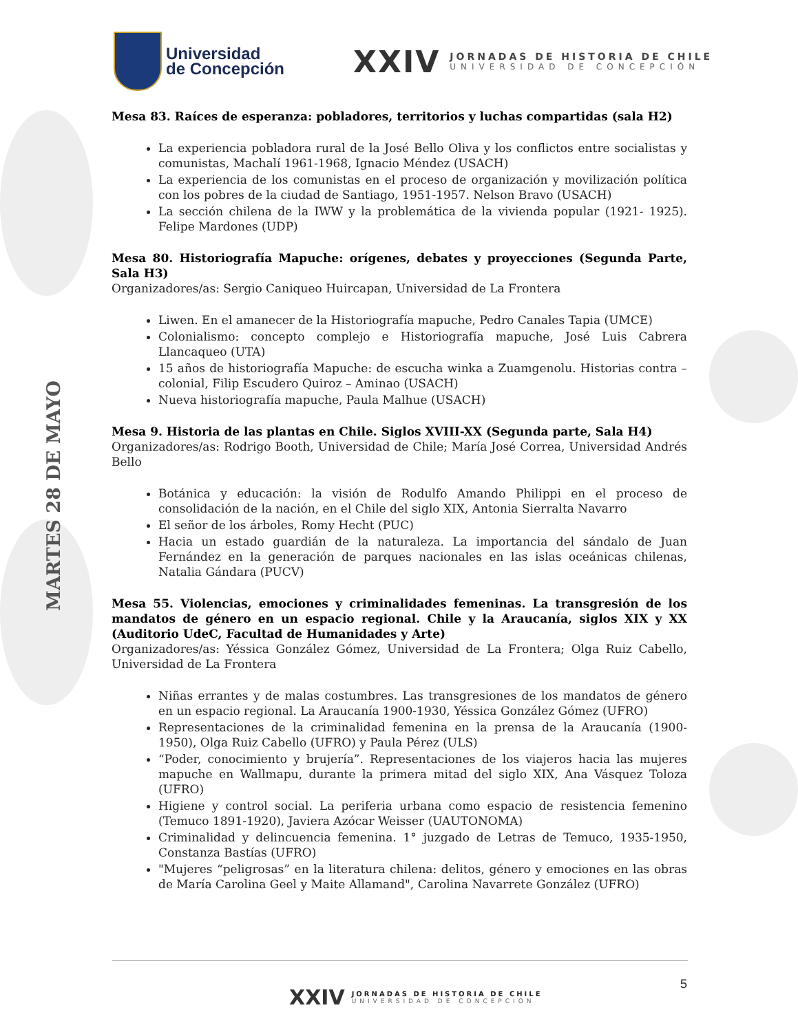Universidad
de Concepción
XXIV
JORNADAS DE HISTORIA DE CHILE
UNIVERSIDAD DE CONCEPCIÓN
MARTES 28 DE MAYO
Mesa 83. Raíces de esperanza: pobladores, territorios y luchas compartidas (sala H2)
La experiencia pobladora rural de la José Bello Oliva y los conflictos entre socialistas y comunistas, Machalí 1961-1968, Ignacio Méndez (USACH)
La experiencia de los comunistas en el proceso de organización y movilización política con los pobres de la ciudad de Santiago, 1951-1957. Nelson Bravo (USACH)
La sección chilena de la IWW y la problemática de la vivienda popular (1921- 1925). Felipe Mardones (UDP)
Mesa 80. Historiografía Mapuche: orígenes, debates y proyecciones (Segunda Parte, Sala H3)
Organizadores/as: Sergio Caniqueo Huircapan, Universidad de La Frontera
Liwen. En el amanecer de la Historiografía mapuche, Pedro Canales Tapia (UMCE)
Colonialismo: concepto complejo e Historiografía mapuche, José Luis Cabrera Llancaqueo (UTA)
15 años de historiografía Mapuche: de escucha winka a Zuamgenolu. Historias contra – colonial, Filip Escudero Quiroz – Aminao (USACH)
Nueva historiografía mapuche, Paula Malhue (USACH)
Mesa 9. Historia de las plantas en Chile. Siglos XVIII-XX (Segunda parte, Sala H4)
Organizadores/as: Rodrigo Booth, Universidad de Chile; María José Correa, Universidad Andrés Bello
Botánica y educación: la visión de Rodulfo Amando Philippi en el proceso de consolidación de la nación, en el Chile del siglo XIX, Antonia Sierralta Navarro
El señor de los árboles, Romy Hecht (PUC)
Hacia un estado guardián de la naturaleza. La importancia del sándalo de Juan Fernández en la generación de parques nacionales en las islas oceánicas chilenas, Natalia Gándara (PUCV)
Mesa 55. Violencias, emociones y criminalidades femeninas. La transgresión de los mandatos de género en un espacio regional. Chile y la Araucanía, siglos XIX y XX (Auditorio UdeC, Facultad de Humanidades y Arte)
Organizadores/as: Yéssica González Gómez, Universidad de La Frontera; Olga Ruiz Cabello, Universidad de La Frontera
Niñas errantes y de malas costumbres. Las transgresiones de los mandatos de género en un espacio regional. La Araucanía 1900-1930, Yéssica González Gómez (UFRO)
Representaciones de la criminalidad femenina en la prensa de la Araucanía (1900-1950), Olga Ruiz Cabello (UFRO) y Paula Pérez (ULS)
“Poder, conocimiento y brujería”. Representaciones de los viajeros hacia las mujeres mapuche en Wallmapu, durante la primera mitad del siglo XIX, Ana Vásquez Toloza (UFRO)
Higiene y control social. La periferia urbana como espacio de resistencia femenino (Temuco 1891-1920), Javiera Azócar Weisser (UAUTONOMA)
Criminalidad y delincuencia femenina. 1° juzgado de Letras de Temuco, 1935-1950, Constanza Bastías (UFRO)
"Mujeres “peligrosas” en la literatura chilena: delitos, género y emociones en las obras de María Carolina Geel y Maite Allamand", Carolina Navarrete González (UFRO)
5
XXIV
JORNADAS DE HISTORIA DE CHILE
UNIVERSIDAD DE CONCEPCIÓN